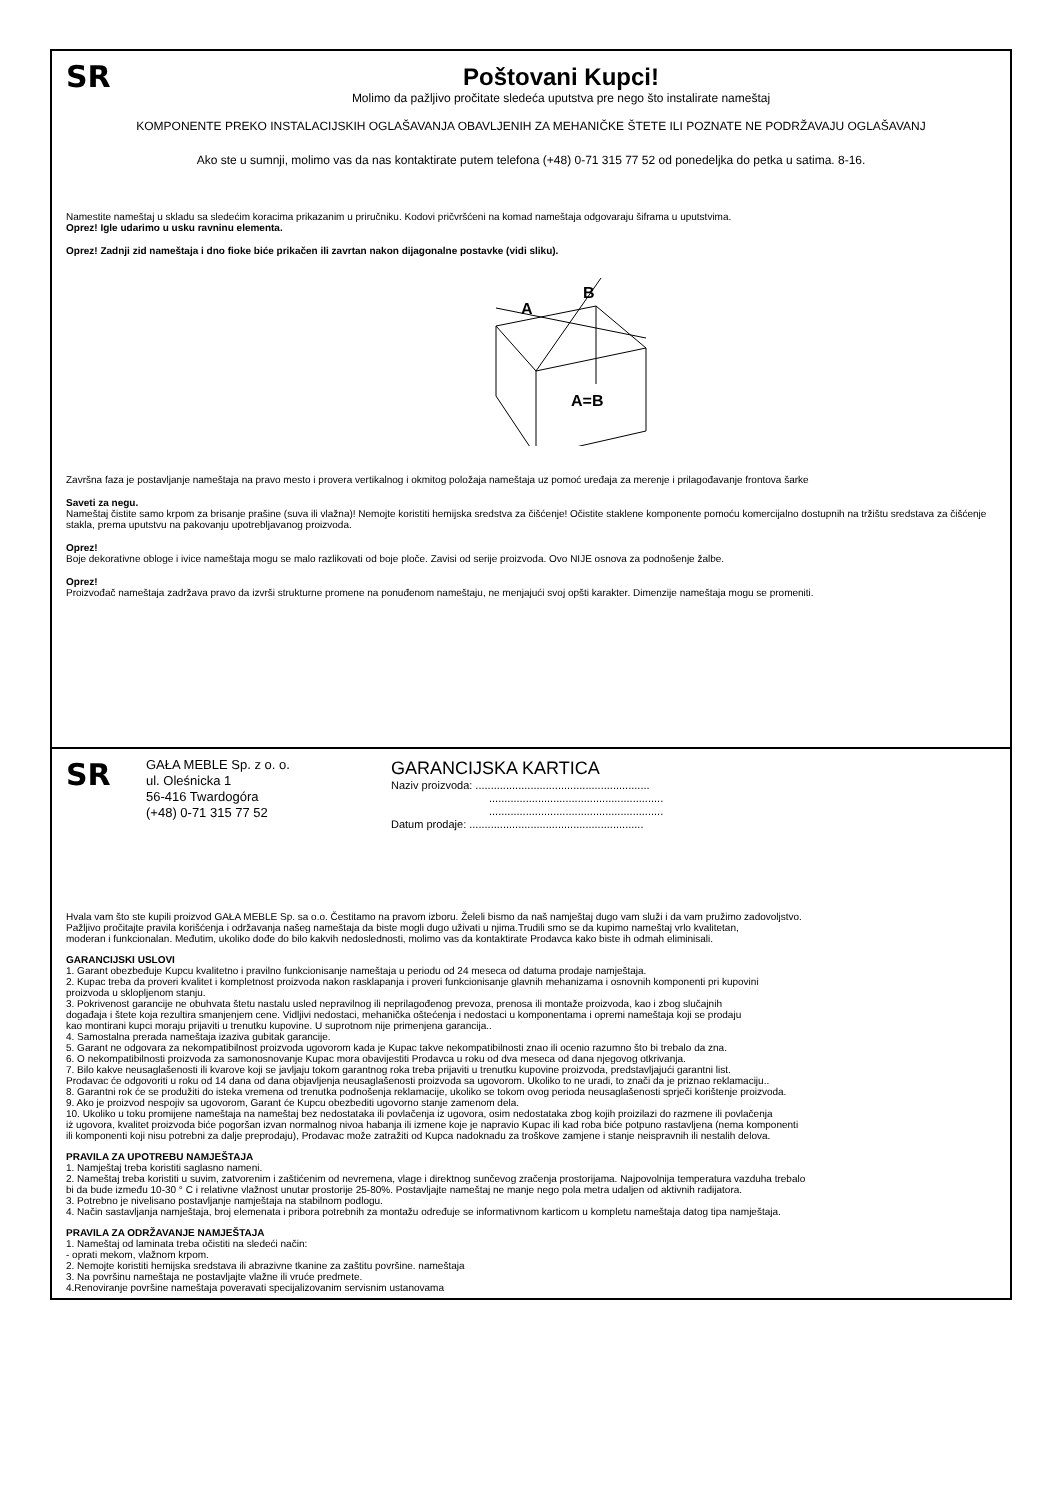SR
Poštovani Kupci!
Molimo da pažljivo pročitate sledeća uputstva pre nego što instalirate nameštaj
KOMPONENTE PREKO INSTALACIJSKIH OGLAŠAVANJA OBAVLJENIH ZA MEHANIČKE ŠTETE ILI POZNATE NE PODRŽAVAJU OGLAŠAVANJ
Ako ste u sumnji, molimo vas da nas kontaktirate putem telefona (+48) 0-71 315 77 52 od ponedeljka do petka u satima. 8-16.
Namestite nameštaj u skladu sa sledećim koracima prikazanim u priručniku. Kodovi pričvršćeni na komad nameštaja odgovaraju šiframa u uputstvima.
Oprez! Igle udarimo u usku ravninu elementa.
Oprez! Zadnji zid nameštaja i dno fioke biće prikačen ili zavrtan nakon dijagonalne postavke (vidi sliku).
A
B
A=B
Završna faza je postavljanje nameštaja na pravo mesto i provera vertikalnog i okmitog položaja nameštaja uz pomoć uređaja za merenje i prilagođavanje frontova šarke
Saveti za negu.
Nameštaj čistite samo krpom za brisanje prašine (suva ili vlažna)! Nemojte koristiti hemijska sredstva za čišćenje! Očistite staklene komponente pomoću komercijalno dostupnih na tržištu sredstava za čišćenje stakla, prema uputstvu na pakovanju upotrebljavanog proizvoda.
Oprez!
Boje dekorativne obloge i ivice nameštaja mogu se malo razlikovati od boje ploče. Zavisi od serije proizvoda. Ovo NIJE osnova za podnošenje žalbe.
Oprez!
Proizvođač nameštaja zadržava pravo da izvrši strukturne promene na ponuđenom nameštaju, ne menjajući svoj opšti karakter. Dimenzije nameštaja mogu se promeniti.
SR
GAŁA MEBLE Sp. z o. o.
ul. Oleśnicka 1
56-416 Twardogóra
(+48) 0-71 315 77 52
GARANCIJSKA KARTICA
Naziv proizvoda: .........................................................
.........................................................
.........................................................
Datum prodaje: .........................................................
Hvala vam što ste kupili proizvod GAŁA MEBLE Sp. sa o.o. Čestitamo na pravom izboru. Želeli bismo da naš namještaj dugo vam služi i da vam pružimo zadovoljstvo.
Pažljivo pročitajte pravila korišćenja i održavanja našeg nameštaja da biste mogli dugo uživati u njima.Trudili smo se da kupimo nameštaj vrlo kvalitetan,
moderan i funkcionalan. Međutim, ukoliko dođe do bilo kakvih nedoslednosti, molimo vas da kontaktirate Prodavca kako biste ih odmah eliminisali.
GARANCIJSKI USLOVI
1. Garant obezbeđuje Kupcu kvalitetno i pravilno funkcionisanje nameštaja u periodu od 24 meseca od datuma prodaje namještaja.
2. Kupac treba da proveri kvalitet i kompletnost proizvoda nakon rasklapanja i proveri funkcionisanje glavnih mehanizama i osnovnih komponenti pri kupovini
proizvoda u sklopljenom stanju.
3. Pokrivenost garancije ne obuhvata štetu nastalu usled nepravilnog ili neprilagođenog prevoza, prenosa ili montaže proizvoda, kao i zbog slučajnih
događaja i štete koja rezultira smanjenjem cene. Vidljivi nedostaci, mehanička oštećenja i nedostaci u komponentama i opremi nameštaja koji se prodaju
kao montirani kupci moraju prijaviti u trenutku kupovine. U suprotnom nije primenjena garancija..
4. Samostalna prerada nameštaja izaziva gubitak garancije.
5. Garant ne odgovara za nekompatibilnost proizvoda ugovorom kada je Kupac takve nekompatibilnosti znao ili ocenio razumno što bi trebalo da zna.
6. O nekompatibilnosti proizvoda za samonosnovanje Kupac mora obavijestiti Prodavca u roku od dva meseca od dana njegovog otkrivanja.
7. Bilo kakve neusaglašenosti ili kvarove koji se javljaju tokom garantnog roka treba prijaviti u trenutku kupovine proizvoda, predstavljajući garantni list.
Prodavac će odgovoriti u roku od 14 dana od dana objavljenja neusaglašenosti proizvoda sa ugovorom. Ukoliko to ne uradi, to znači da je priznao reklamaciju..
8. Garantni rok će se produžiti do isteka vremena od trenutka podnošenja reklamacije, ukoliko se tokom ovog perioda neusaglašenosti sprječi korištenje proizvoda.
9. Ako je proizvod nespojiv sa ugovorom, Garant će Kupcu obezbediti ugovorno stanje zamenom dela.
10. Ukoliko u toku promijene nameštaja na nameštaj bez nedostataka ili povlačenja iz ugovora, osim nedostataka zbog kojih proizilazi do razmene ili povlačenja
iż ugovora, kvalitet proizvoda biće pogoršan izvan normalnog nivoa habanja ili izmene koje je napravio Kupac ili kad roba biće potpuno rastavljena (nema komponenti
ili komponenti koji nisu potrebni za dalje preprodaju), Prodavac može zatražiti od Kupca nadoknadu za troškove zamjene i stanje neispravnih ili nestalih delova.
PRAVILA ZA UPOTREBU NAMJEŠTAJA
1. Namještaj treba koristiti saglasno nameni.
2. Nameštaj treba koristiti u suvim, zatvorenim i zaštićenim od nevremena, vlage i direktnog sunčevog zračenja prostorijama. Najpovolnija temperatura vazduha trebalo
bi da bude između 10-30 ° C i relativne vlažnost unutar prostorije 25-80%. Postavljajte nameštaj ne manje nego pola metra udaljen od aktivnih radijatora.
3. Potrebno je nivelisano postavljanje namještaja na stabilnom podlogu.
4. Način sastavljanja namještaja, broj elemenata i pribora potrebnih za montažu određuje se informativnom karticom u kompletu nameštaja datog tipa namještaja.
PRAVILA ZA ODRŽAVANJE NAMJEŠTAJA
1. Nameštaj od laminata treba očistiti na sledeći način:
- oprati mekom, vlažnom krpom.
2. Nemojte koristiti hemijska sredstava ili abrazivne tkanine za zaštitu površine. nameštaja
3. Na površinu nameštaja ne postavljajte vlažne ili vruće predmete.
4.Renoviranje površine nameštaja poveravati specijalizovanim servisnim ustanovama